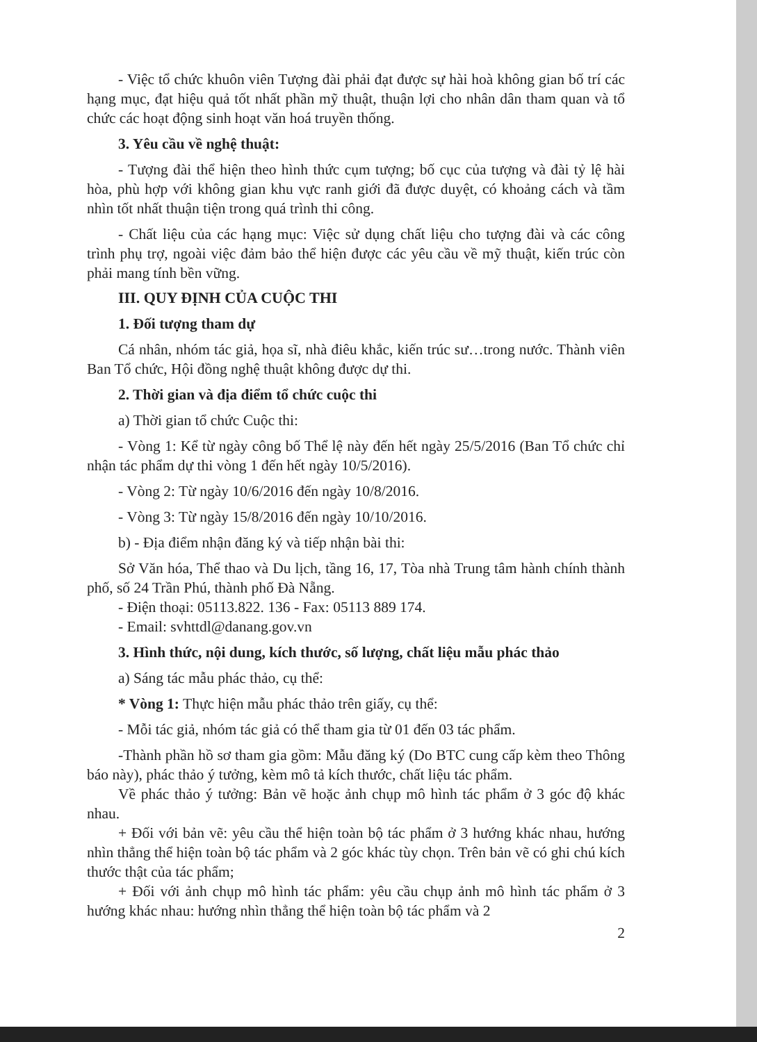- Việc tổ chức khuôn viên Tượng đài phải đạt được sự hài hoà không gian bố trí các hạng mục, đạt hiệu quả tốt nhất phần mỹ thuật, thuận lợi cho nhân dân tham quan và tổ chức các hoạt động sinh hoạt văn hoá truyền thống.
3. Yêu cầu về nghệ thuật:
- Tượng đài thể hiện theo hình thức cụm tượng; bố cục của tượng và đài tỷ lệ hài hòa, phù hợp với không gian khu vực ranh giới đã được duyệt, có khoảng cách và tầm nhìn tốt nhất thuận tiện trong quá trình thi công.
- Chất liệu của các hạng mục: Việc sử dụng chất liệu cho tượng đài và các công trình phụ trợ, ngoài việc đảm bảo thể hiện được các yêu cầu về mỹ thuật, kiến trúc còn phải mang tính bền vững.
III. QUY ĐỊNH CỦA CUỘC THI
1. Đối tượng tham dự
Cá nhân, nhóm tác giả, họa sĩ, nhà điêu khắc, kiến trúc sư…trong nước. Thành viên Ban Tổ chức, Hội đồng nghệ thuật không được dự thi.
2. Thời gian và địa điểm tổ chức cuộc thi
a) Thời gian tổ chức Cuộc thi:
- Vòng 1: Kể từ ngày công bố Thể lệ này đến hết ngày 25/5/2016 (Ban Tổ chức chỉ nhận tác phẩm dự thi vòng 1 đến hết ngày 10/5/2016).
- Vòng 2: Từ ngày 10/6/2016 đến ngày 10/8/2016.
- Vòng 3: Từ ngày 15/8/2016 đến ngày 10/10/2016.
b) - Địa điểm nhận đăng ký và tiếp nhận bài thi:
Sở Văn hóa, Thể thao và Du lịch, tầng 16, 17, Tòa nhà Trung tâm hành chính thành phố, số 24 Trần Phú, thành phố Đà Nẵng.
- Điện thoại: 05113.822. 136 - Fax: 05113 889 174.
- Email: svhttdl@danang.gov.vn
3. Hình thức, nội dung, kích thước, số lượng, chất liệu mẫu phác thảo
a) Sáng tác mẫu phác thảo, cụ thể:
* Vòng 1: Thực hiện mẫu phác thảo trên giấy, cụ thể:
- Mỗi tác giả, nhóm tác giả có thể tham gia từ 01 đến 03 tác phẩm.
-Thành phần hồ sơ tham gia gồm: Mẫu đăng ký (Do BTC cung cấp kèm theo Thông báo này), phác thảo ý tưởng, kèm mô tả kích thước, chất liệu tác phẩm.
Về phác thảo ý tưởng: Bản vẽ hoặc ảnh chụp mô hình tác phẩm ở 3 góc độ khác nhau.
+ Đối với bản vẽ: yêu cầu thể hiện toàn bộ tác phẩm ở 3 hướng khác nhau, hướng nhìn thẳng thể hiện toàn bộ tác phẩm và 2 góc khác tùy chọn. Trên bản vẽ có ghi chú kích thước thật của tác phẩm;
+ Đối với ảnh chụp mô hình tác phẩm: yêu cầu chụp ảnh mô hình tác phẩm ở 3 hướng khác nhau: hướng nhìn thẳng thể hiện toàn bộ tác phẩm và 2
2